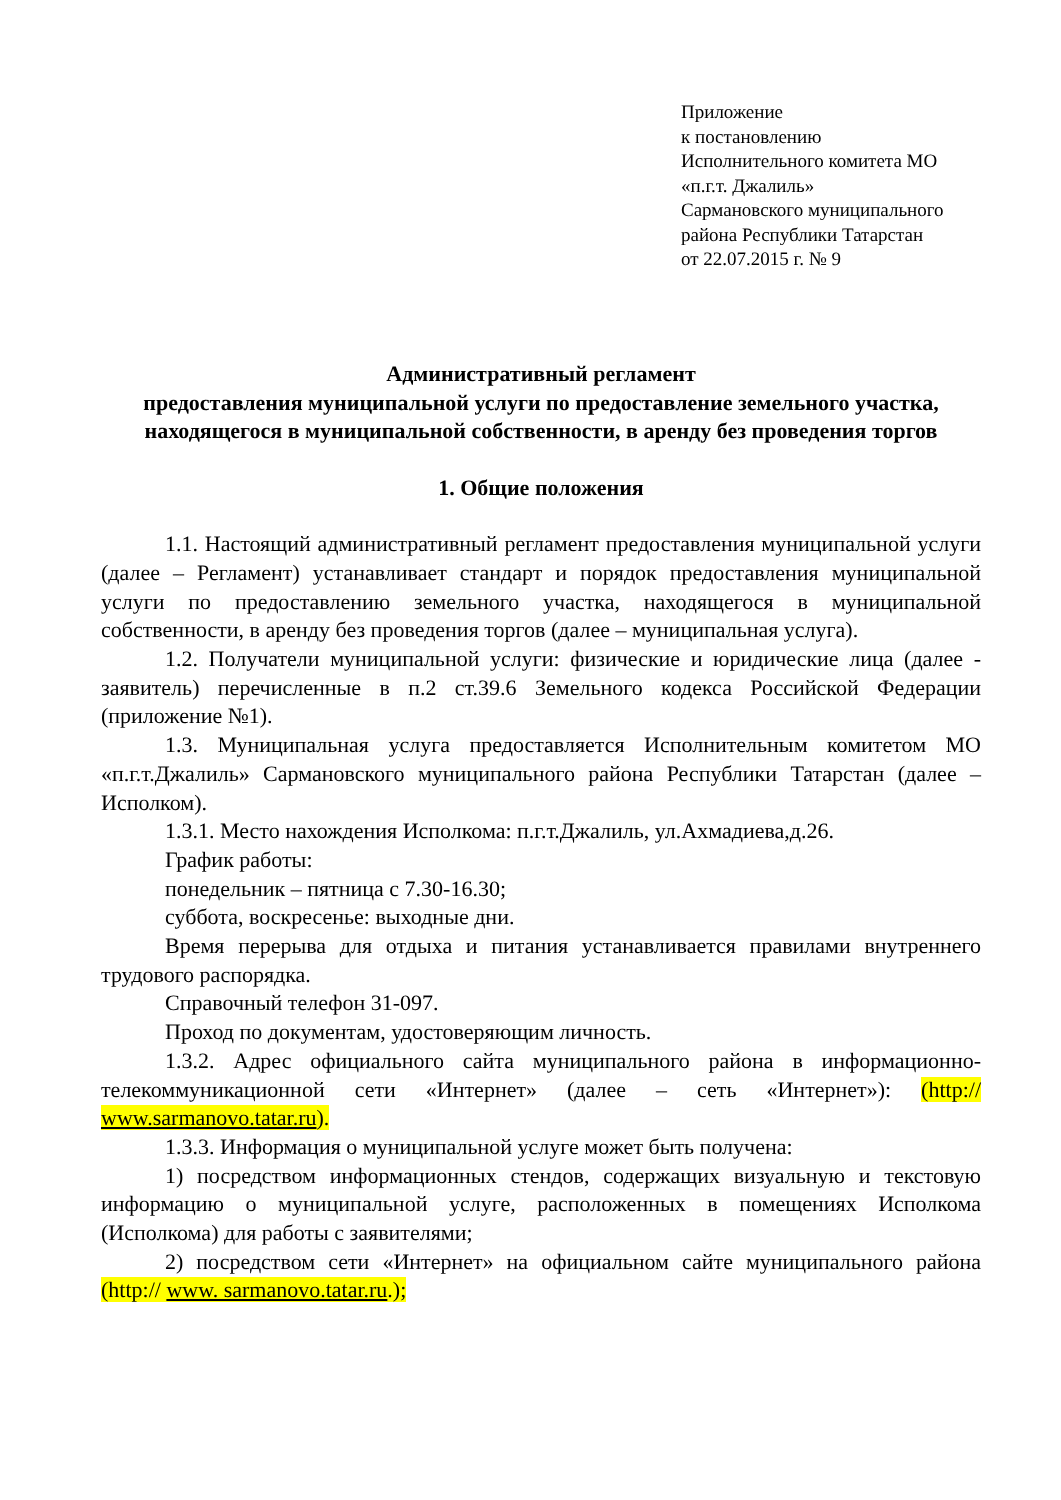Приложение
к постановлению
Исполнительного комитета МО
«п.г.т. Джалиль»
Сармановского муниципального
района Республики Татарстан
от 22.07.2015 г. № 9
Административный регламент
предоставления муниципальной услуги по предоставление земельного участка, находящегося в муниципальной собственности, в аренду без проведения торгов
1. Общие положения
1.1. Настоящий административный регламент предоставления муниципальной услуги (далее – Регламент) устанавливает стандарт и порядок предоставления муниципальной услуги по предоставлению земельного участка, находящегося в муниципальной собственности, в аренду без проведения торгов (далее – муниципальная услуга).
1.2. Получатели муниципальной услуги: физические и юридические лица (далее - заявитель) перечисленные в п.2 ст.39.6 Земельного кодекса Российской Федерации (приложение №1).
1.3. Муниципальная услуга предоставляется Исполнительным комитетом МО «п.г.т.Джалиль» Сармановского муниципального района Республики Татарстан (далее – Исполком).
1.3.1. Место нахождения Исполкома: п.г.т.Джалиль, ул.Ахмадиева,д.26.
График работы:
понедельник – пятница с 7.30-16.30;
суббота, воскресенье: выходные дни.
Время перерыва для отдыха и питания устанавливается правилами внутреннего трудового распорядка.
Справочный телефон 31-097.
Проход по документам, удостоверяющим личность.
1.3.2. Адрес официального сайта муниципального района в информационно-телекоммуникационной сети «Интернет» (далее – сеть «Интернет»): (http:// www.sarmanovo.tatar.ru).
1.3.3. Информация о муниципальной услуге может быть получена:
1) посредством информационных стендов, содержащих визуальную и текстовую информацию о муниципальной услуге, расположенных в помещениях Исполкома (Исполкома) для работы с заявителями;
2) посредством сети «Интернет» на официальном сайте муниципального района (http:// www. sarmanovo.tatar.ru.);